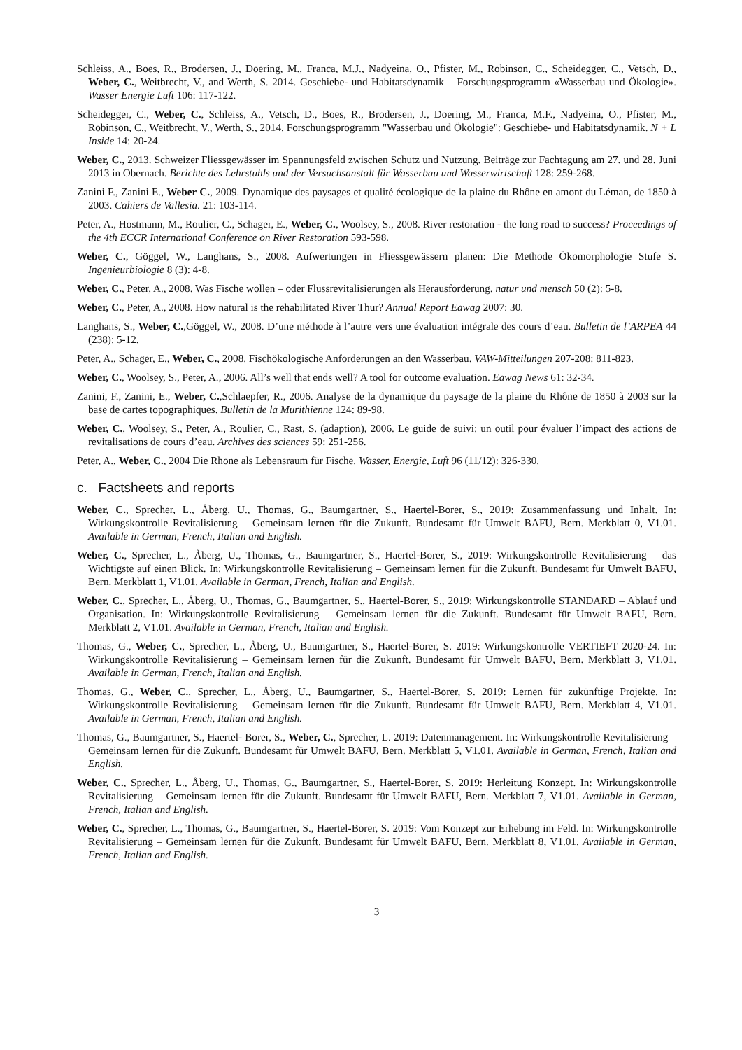Schleiss, A., Boes, R., Brodersen, J., Doering, M., Franca, M.J., Nadyeina, O., Pfister, M., Robinson, C., Scheidegger, C., Vetsch, D., Weber, C., Weitbrecht, V., and Werth, S. 2014. Geschiebe- und Habitatsdynamik – Forschungsprogramm «Wasserbau und Ökologie». Wasser Energie Luft 106: 117-122.
Scheidegger, C., Weber, C., Schleiss, A., Vetsch, D., Boes, R., Brodersen, J., Doering, M., Franca, M.F., Nadyeina, O., Pfister, M., Robinson, C., Weitbrecht, V., Werth, S., 2014. Forschungsprogramm "Wasserbau und Ökologie": Geschiebe- und Habitatsdynamik. N + L Inside 14: 20-24.
Weber, C., 2013. Schweizer Fliessgewässer im Spannungsfeld zwischen Schutz und Nutzung. Beiträge zur Fachtagung am 27. und 28. Juni 2013 in Obernach. Berichte des Lehrstuhls und der Versuchsanstalt für Wasserbau und Wasserwirtschaft 128: 259-268.
Zanini F., Zanini E., Weber C., 2009. Dynamique des paysages et qualité écologique de la plaine du Rhône en amont du Léman, de 1850 à 2003. Cahiers de Vallesia. 21: 103-114.
Peter, A., Hostmann, M., Roulier, C., Schager, E., Weber, C., Woolsey, S., 2008. River restoration - the long road to success? Proceedings of the 4th ECCR International Conference on River Restoration 593-598.
Weber, C., Göggel, W., Langhans, S., 2008. Aufwertungen in Fliessgewässern planen: Die Methode Ökomorphologie Stufe S. Ingenieurbiologie 8 (3): 4-8.
Weber, C., Peter, A., 2008. Was Fische wollen – oder Flussrevitalisierungen als Herausforderung. natur und mensch 50 (2): 5-8.
Weber, C., Peter, A., 2008. How natural is the rehabilitated River Thur? Annual Report Eawag 2007: 30.
Langhans, S., Weber, C.,Göggel, W., 2008. D’une méthode à l’autre vers une évaluation intégrale des cours d’eau. Bulletin de l’ARPEA 44 (238): 5-12.
Peter, A., Schager, E., Weber, C., 2008. Fischökologische Anforderungen an den Wasserbau. VAW-Mitteilungen 207-208: 811-823.
Weber, C., Woolsey, S., Peter, A., 2006. All’s well that ends well? A tool for outcome evaluation. Eawag News 61: 32-34.
Zanini, F., Zanini, E., Weber, C.,Schlaepfer, R., 2006. Analyse de la dynamique du paysage de la plaine du Rhône de 1850 à 2003 sur la base de cartes topographiques. Bulletin de la Murithienne 124: 89-98.
Weber, C., Woolsey, S., Peter, A., Roulier, C., Rast, S. (adaption), 2006. Le guide de suivi: un outil pour évaluer l’impact des actions de revitalisations de cours d’eau. Archives des sciences 59: 251-256.
Peter, A., Weber, C., 2004 Die Rhone als Lebensraum für Fische. Wasser, Energie, Luft 96 (11/12): 326-330.
c. Factsheets and reports
Weber, C., Sprecher, L., Åberg, U., Thomas, G., Baumgartner, S., Haertel-Borer, S., 2019: Zusammenfassung und Inhalt. In: Wirkungskontrolle Revitalisierung – Gemeinsam lernen für die Zukunft. Bundesamt für Umwelt BAFU, Bern. Merkblatt 0, V1.01. Available in German, French, Italian and English.
Weber, C., Sprecher, L., Åberg, U., Thomas, G., Baumgartner, S., Haertel-Borer, S., 2019: Wirkungskontrolle Revitalisierung – das Wichtigste auf einen Blick. In: Wirkungskontrolle Revitalisierung – Gemeinsam lernen für die Zukunft. Bundesamt für Umwelt BAFU, Bern. Merkblatt 1, V1.01. Available in German, French, Italian and English.
Weber, C., Sprecher, L., Åberg, U., Thomas, G., Baumgartner, S., Haertel-Borer, S., 2019: Wirkungskontrolle STANDARD – Ablauf und Organisation. In: Wirkungskontrolle Revitalisierung – Gemeinsam lernen für die Zukunft. Bundesamt für Umwelt BAFU, Bern. Merkblatt 2, V1.01. Available in German, French, Italian and English.
Thomas, G., Weber, C., Sprecher, L., Åberg, U., Baumgartner, S., Haertel-Borer, S. 2019: Wirkungskontrolle VERTIEFT 2020-24. In: Wirkungskontrolle Revitalisierung – Gemeinsam lernen für die Zukunft. Bundesamt für Umwelt BAFU, Bern. Merkblatt 3, V1.01. Available in German, French, Italian and English.
Thomas, G., Weber, C., Sprecher, L., Åberg, U., Baumgartner, S., Haertel-Borer, S. 2019: Lernen für zukünftige Projekte. In: Wirkungskontrolle Revitalisierung – Gemeinsam lernen für die Zukunft. Bundesamt für Umwelt BAFU, Bern. Merkblatt 4, V1.01. Available in German, French, Italian and English.
Thomas, G., Baumgartner, S., Haertel- Borer, S., Weber, C., Sprecher, L. 2019: Datenmanagement. In: Wirkungskontrolle Revitalisierung – Gemeinsam lernen für die Zukunft. Bundesamt für Umwelt BAFU, Bern. Merkblatt 5, V1.01. Available in German, French, Italian and English.
Weber, C., Sprecher, L., Åberg, U., Thomas, G., Baumgartner, S., Haertel-Borer, S. 2019: Herleitung Konzept. In: Wirkungskontrolle Revitalisierung – Gemeinsam lernen für die Zukunft. Bundesamt für Umwelt BAFU, Bern. Merkblatt 7, V1.01. Available in German, French, Italian and English.
Weber, C., Sprecher, L., Thomas, G., Baumgartner, S., Haertel-Borer, S. 2019: Vom Konzept zur Erhebung im Feld. In: Wirkungskontrolle Revitalisierung – Gemeinsam lernen für die Zukunft. Bundesamt für Umwelt BAFU, Bern. Merkblatt 8, V1.01. Available in German, French, Italian and English.
3